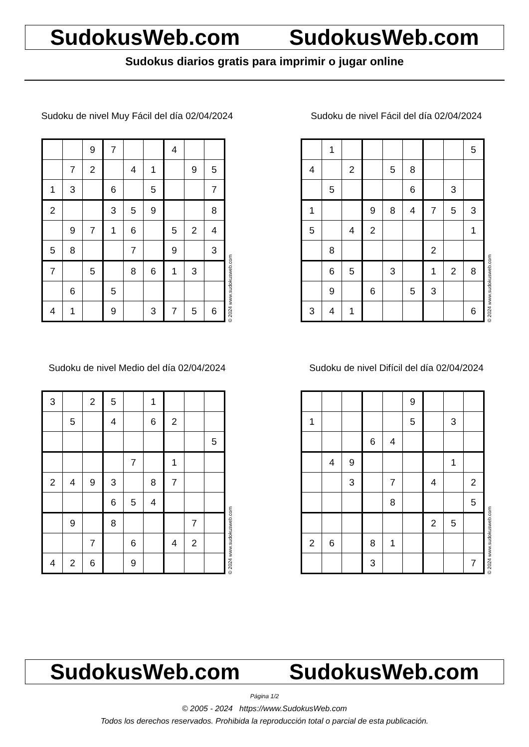SudokusWeb.com SudokusWeb.com
Sudokus diarios gratis para imprimir o jugar online
Sudoku de nivel Muy Fácil del día 02/04/2024
| | | 9 | 7 | | | 4 | | |
| | 7 | 2 | | 4 | 1 | | 9 | 5 |
| 1 | 3 | | 6 | | 5 | | | 7 |
| 2 | | | 3 | 5 | 9 | | | 8 |
| | 9 | 7 | 1 | 6 | | 5 | 2 | 4 |
| 5 | 8 | | | 7 | | 9 | | 3 |
| 7 | | 5 | | 8 | 6 | 1 | 3 | |
| | 6 | | 5 | | | | | |
| 4 | 1 | | 9 | | 3 | 7 | 5 | 6 |
© 2024 www.sudokusweb.com
Sudoku de nivel Fácil del día 02/04/2024
| | 1 | | | | | | | 5 |
| 4 | | 2 | | 5 | 8 | | | |
| | 5 | | | | 6 | | 3 | |
| 1 | | | 9 | 8 | 4 | 7 | 5 | 3 |
| 5 | | 4 | 2 | | | | | 1 |
| | 8 | | | | | 2 | | |
| | 6 | 5 | | 3 | | 1 | 2 | 8 |
| | 9 | | 6 | | 5 | 3 | | |
| 3 | 4 | 1 | | | | | | 6 |
© 2024 www.sudokusweb.com
Sudoku de nivel Medio del día 02/04/2024
| 3 | | 2 | 5 | | 1 | | | |
| | 5 | | 4 | | 6 | 2 | | |
| | | | | | | | | 5 |
| | | | | 7 | | 1 | | |
| 2 | 4 | 9 | 3 | | 8 | 7 | | |
| | | | 6 | 5 | 4 | | | |
| | 9 | | 8 | | | | 7 | |
| | | 7 | | 6 | | 4 | 2 | |
| 4 | 2 | 6 | | 9 | | | | |
© 2024 www.sudokusweb.com
Sudoku de nivel Difícil del día 02/04/2024
| | | | | | 9 | | | |
| 1 | | | | | 5 | | 3 | |
| | | | 6 | 4 | | | | |
| | 4 | 9 | | | | | 1 | |
| | | 3 | | 7 | | 4 | | 2 |
| | | | | 8 | | | | 5 |
| | | | | | | 2 | 5 | |
| 2 | 6 | | 8 | 1 | | | | |
| | | | 3 | | | | | 7 |
© 2024 www.sudokusweb.com
SudokusWeb.com SudokusWeb.com
Página 1/2
© 2005 - 2024 https://www.SudokusWeb.com
Todos los derechos reservados. Prohibida la reproducción total o parcial de esta publicación.